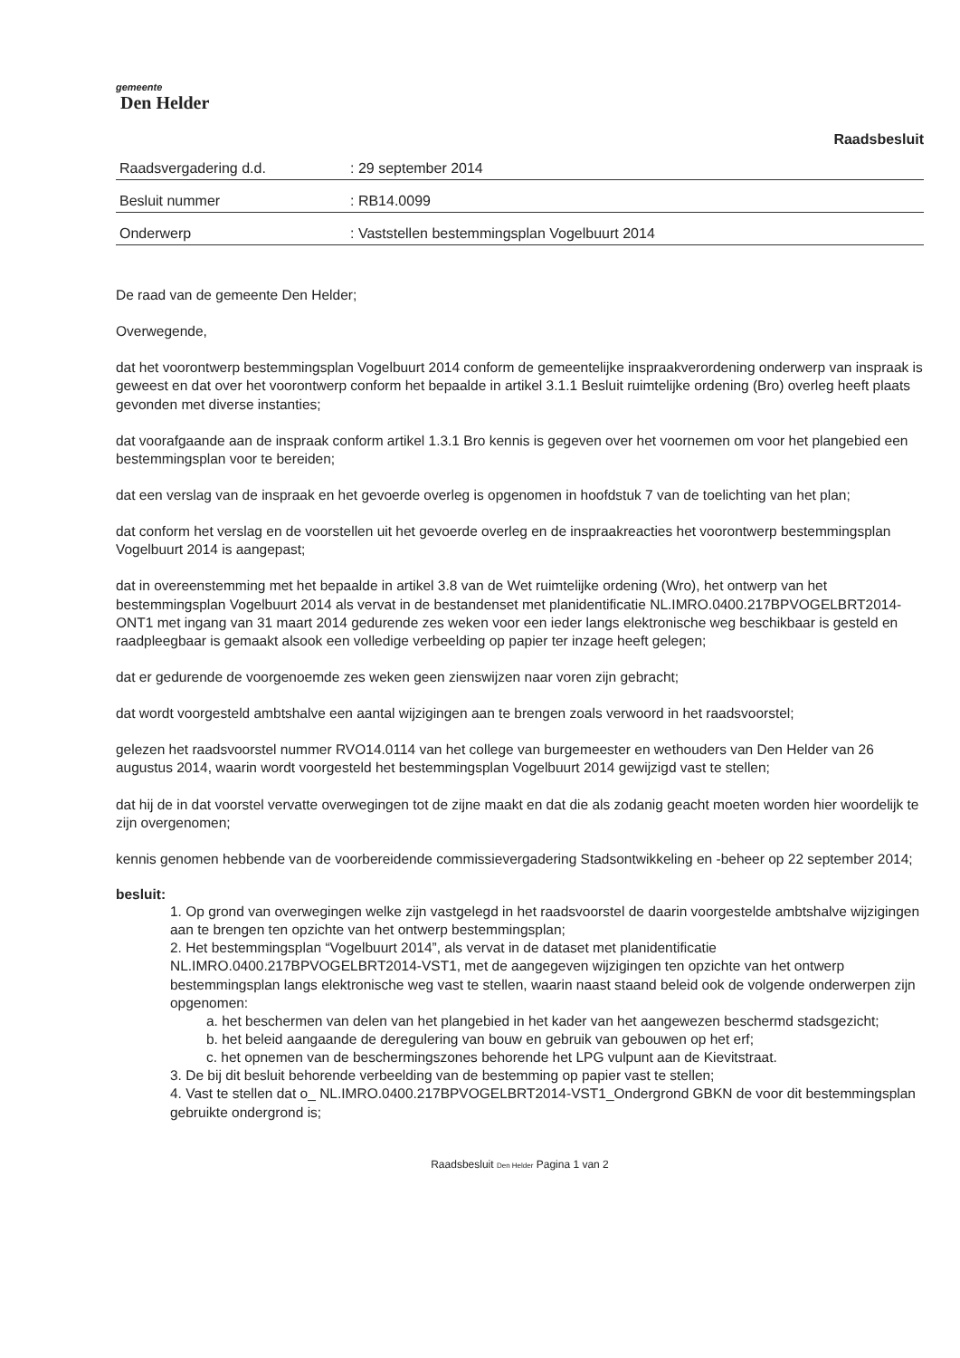gemeente
Den Helder
Raadsbesluit
Raadsvergadering d.d.: 29 september 2014
Besluit nummer: RB14.0099
Onderwerp: Vaststellen bestemmingsplan Vogelbuurt 2014
De raad van de gemeente Den Helder;
Overwegende,
dat het voorontwerp bestemmingsplan Vogelbuurt 2014 conform de gemeentelijke inspraakverordening onderwerp van inspraak is geweest en dat over het voorontwerp conform het bepaalde in artikel 3.1.1 Besluit ruimtelijke ordening (Bro) overleg heeft plaats gevonden met diverse instanties;
dat voorafgaande aan de inspraak conform artikel 1.3.1 Bro kennis is gegeven over het voornemen om voor het plangebied een bestemmingsplan voor te bereiden;
dat een verslag van de inspraak en het gevoerde overleg is opgenomen in hoofdstuk 7 van de toelichting van het plan;
dat conform het verslag en de voorstellen uit het gevoerde overleg en de inspraakreacties het voorontwerp bestemmingsplan Vogelbuurt 2014 is aangepast;
dat in overeenstemming met het bepaalde in artikel 3.8 van de Wet ruimtelijke ordening (Wro), het ontwerp van het bestemmingsplan Vogelbuurt 2014 als vervat in de bestandenset met planidentificatie NL.IMRO.0400.217BPVOGELBRT2014-ONT1 met ingang van 31 maart 2014 gedurende zes weken voor een ieder langs elektronische weg beschikbaar is gesteld en raadpleegbaar is gemaakt alsook een volledige verbeelding op papier ter inzage heeft gelegen;
dat er gedurende de voorgenoemde zes weken geen zienswijzen naar voren zijn gebracht;
dat wordt voorgesteld ambtshalve een aantal wijzigingen aan te brengen zoals verwoord in het raadsvoorstel;
gelezen het raadsvoorstel nummer RVO14.0114 van het college van burgemeester en wethouders van Den Helder van 26 augustus 2014, waarin wordt voorgesteld het bestemmingsplan Vogelbuurt 2014 gewijzigd vast te stellen;
dat hij de in dat voorstel vervatte overwegingen tot de zijne maakt en dat die als zodanig geacht moeten worden hier woordelijk te zijn overgenomen;
kennis genomen hebbende van de voorbereidende commissievergadering Stadsontwikkeling en -beheer op 22 september 2014;
besluit:
1. Op grond van overwegingen welke zijn vastgelegd in het raadsvoorstel de daarin voorgestelde ambtshalve wijzigingen aan te brengen ten opzichte van het ontwerp bestemmingsplan;
2. Het bestemmingsplan “Vogelbuurt 2014”, als vervat in de dataset met planidentificatie NL.IMRO.0400.217BPVOGELBRT2014-VST1, met de aangegeven wijzigingen ten opzichte van het ontwerp bestemmingsplan langs elektronische weg vast te stellen, waarin naast staand beleid ook de volgende onderwerpen zijn opgenomen:
a. het beschermen van delen van het plangebied in het kader van het aangewezen beschermd stadsgezicht;
b. het beleid aangaande de deregulering van bouw en gebruik van gebouwen op het erf;
c. het opnemen van de beschermingszones behorende het LPG vulpunt aan de Kievitstraat.
3. De bij dit besluit behorende verbeelding van de bestemming op papier vast te stellen;
4. Vast te stellen dat o_ NL.IMRO.0400.217BPVOGELBRT2014-VST1_Ondergrond GBKN de voor dit bestemmingsplan gebruikte ondergrond is;
Raadsbesluit Den Helder Pagina 1 van 2